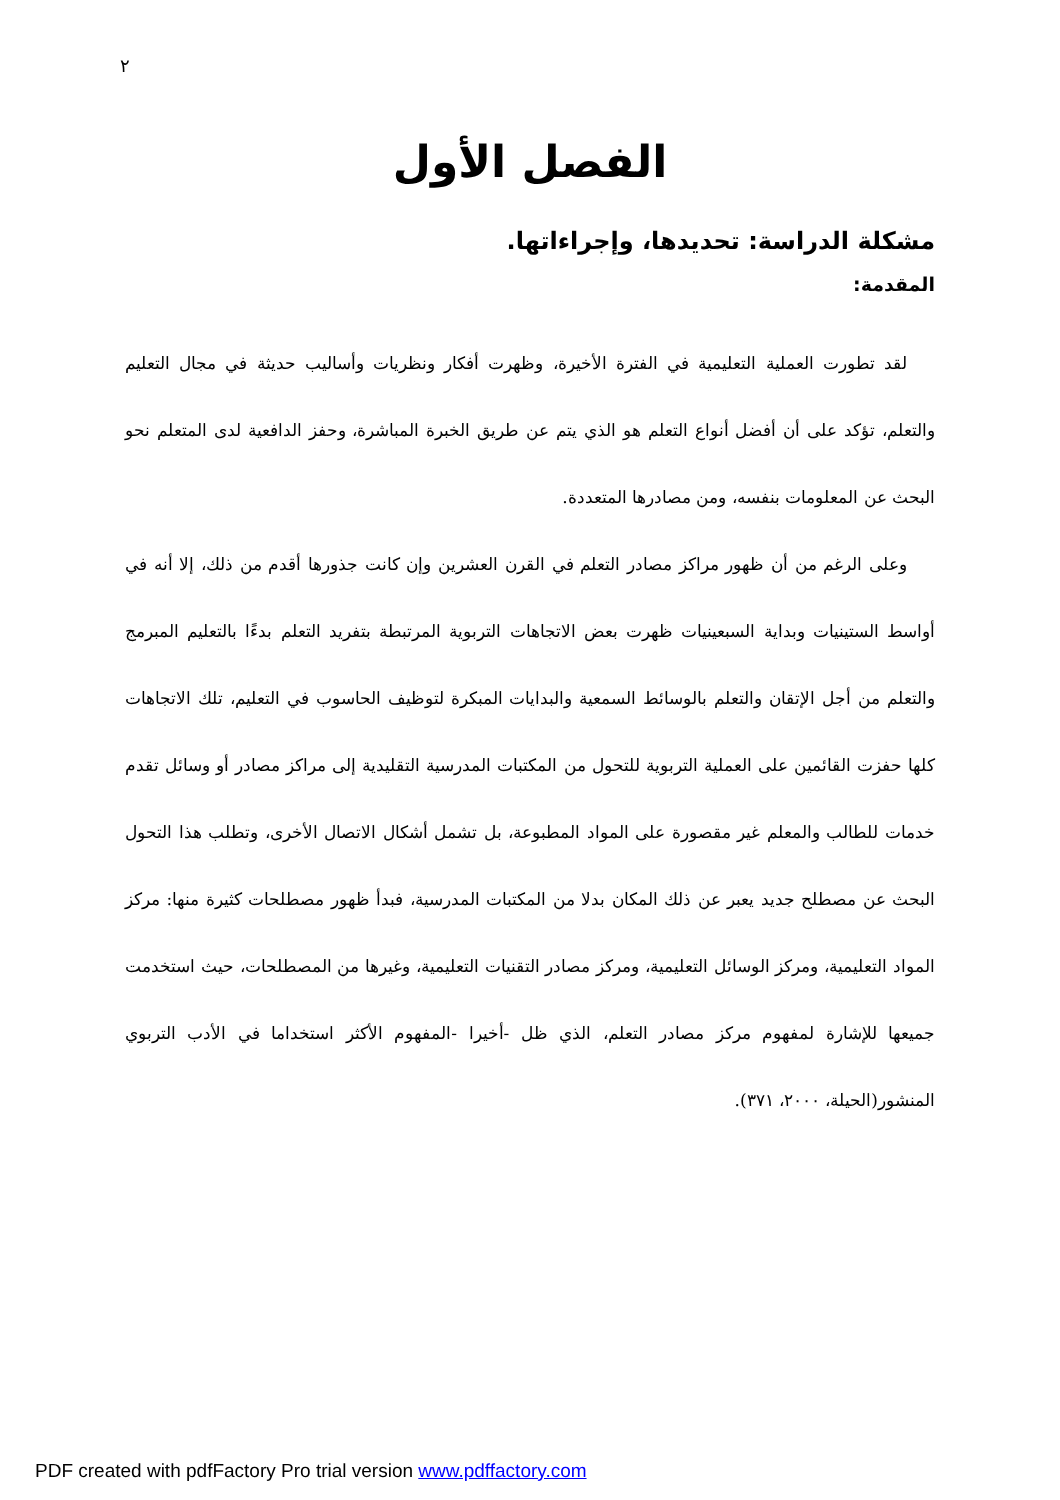٢
الفصل الأول
مشكلة الدراسة: تحديدها، وإجراءاتها.
المقدمة:
لقد تطورت العملية التعليمية في الفترة الأخيرة، وظهرت أفكار ونظريات وأساليب حديثة في مجال التعليم والتعلم، تؤكد على أن أفضل أنواع التعلم هو الذي يتم عن طريق الخبرة المباشرة، وحفز الدافعية لدى المتعلم نحو البحث عن المعلومات بنفسه، ومن مصادرها المتعددة.
وعلى الرغم من أن ظهور مراكز مصادر التعلم في القرن العشرين وإن كانت جذورها أقدم من ذلك، إلا أنه في أواسط الستينيات وبداية السبعينيات ظهرت بعض الاتجاهات التربوية المرتبطة بتفريد التعلم بدءًا بالتعليم المبرمج والتعلم من أجل الإتقان والتعلم بالوسائط السمعية والبدايات المبكرة لتوظيف الحاسوب في التعليم، تلك الاتجاهات كلها حفزت القائمين على العملية التربوية للتحول من المكتبات المدرسية التقليدية إلى مراكز مصادر أو وسائل تقدم خدمات للطالب والمعلم غير مقصورة على المواد المطبوعة، بل تشمل أشكال الاتصال الأخرى، وتطلب هذا التحول البحث عن مصطلح جديد يعبر عن ذلك المكان بدلا من المكتبات المدرسية، فبدأ ظهور مصطلحات كثيرة منها: مركز المواد التعليمية، ومركز الوسائل التعليمية، ومركز مصادر التقنيات التعليمية، وغيرها من المصطلحات، حيث استخدمت جميعها للإشارة لمفهوم مركز مصادر التعلم، الذي ظل -أخيرا -المفهوم الأكثر استخداما في الأدب التربوي المنشور(الحيلة، ٢٠٠٠، ٣٧١).
PDF created with pdfFactory Pro trial version www.pdffactory.com